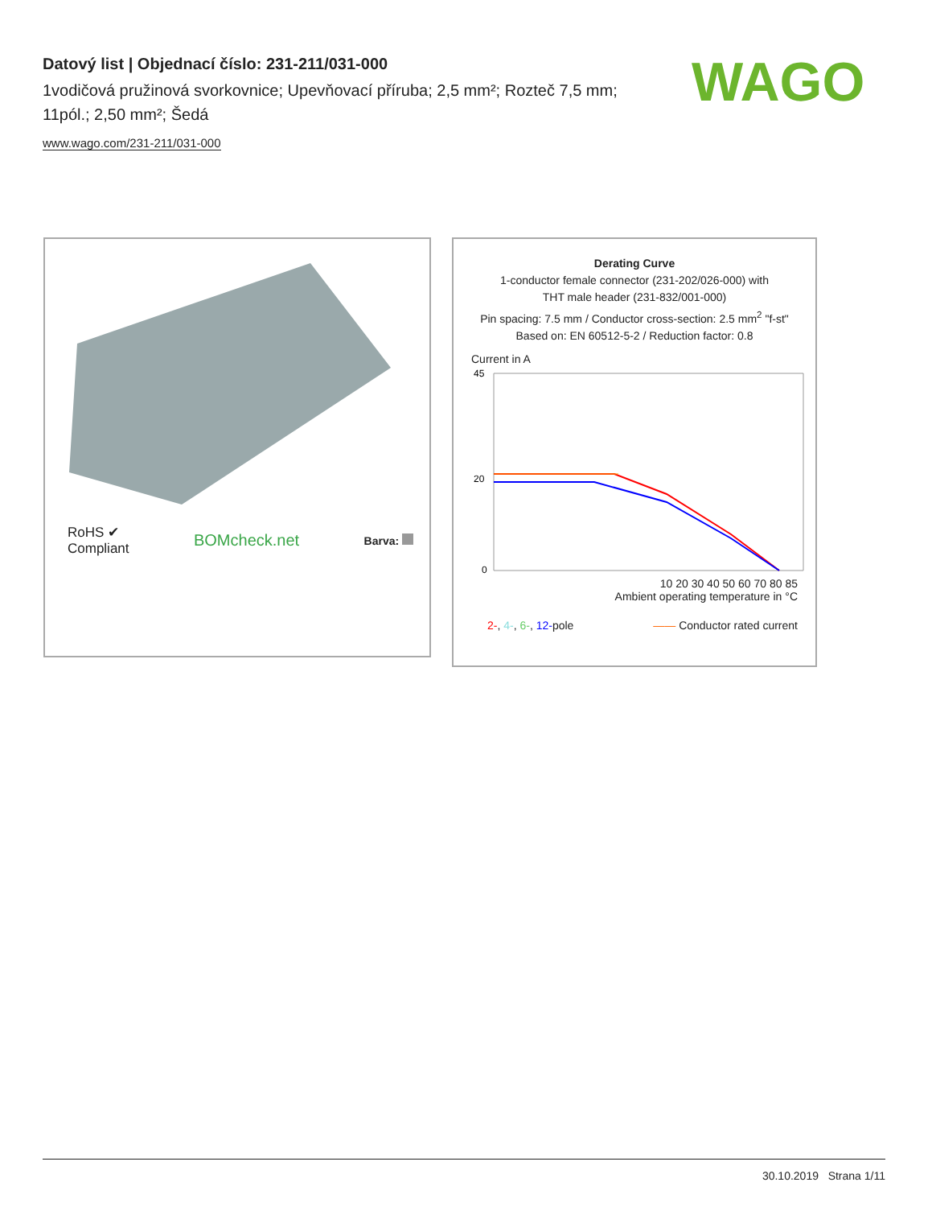Datový list | Objednací číslo: 231-211/031-000
1vodičová pružinová svorkovnice; Upevňovací příruba; 2,5 mm²; Rozteč 7,5 mm; 11pól.; 2,50 mm²; Šedá
www.wago.com/231-211/031-000
WAGO
RoHS ✔
Compliant
BOMcheck.net
Barva:
Derating Curve
1-conductor female connector (231-202/026-000) with
THT male header (231-832/001-000)
Pin spacing: 7.5 mm / Conductor cross-section: 2.5 mm<sup>2</sup> "f-st"
Based on: EN 60512-5-2 / Reduction factor: 0.8
Current in A
45
20
0
10 20 30 40 50 60 70 80 85
Ambient operating temperature in °C
2-, 4-, 6-, 12-pole —— Conductor rated current
30.10.2019 Strana 1/11